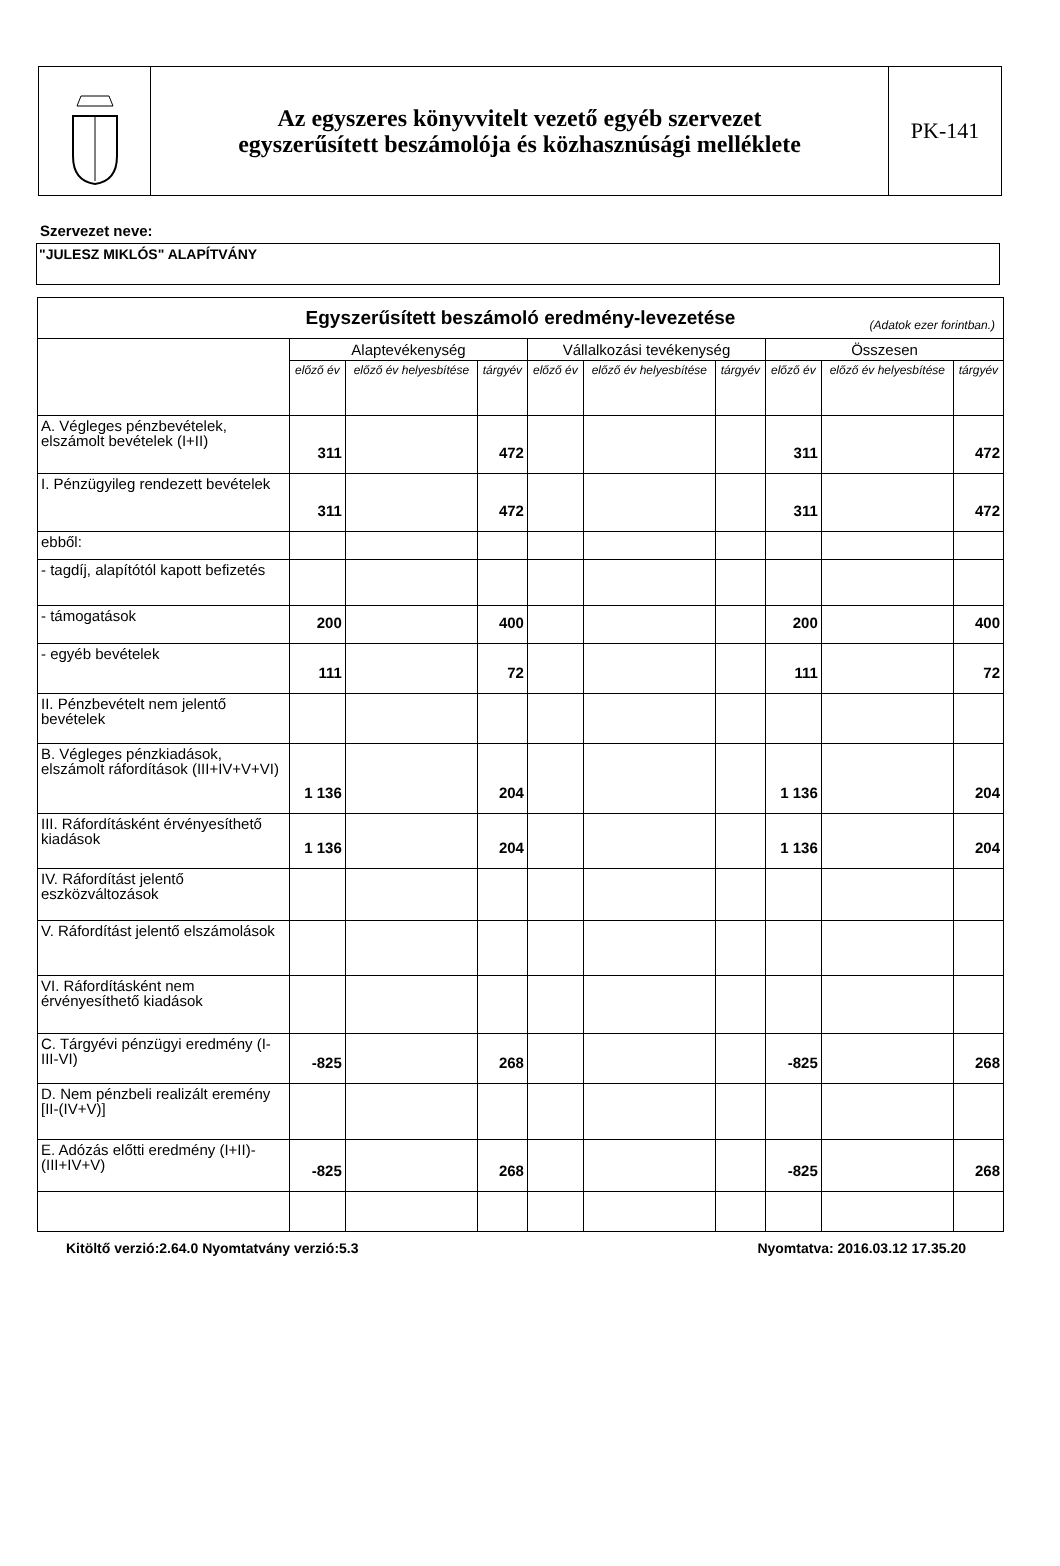Az egyszeres könyvvitelt vezető egyéb szervezet
egyszerűsített beszámolója és közhasznúsági melléklete
PK-141
Szervezet neve:
"JULESZ MIKLÓS" ALAPÍTVÁNY
| Egyszerűsített beszámoló eredmény-levezetése (Adatok ezer forintban.) | | | | | | | | | |
| | Alaptevékenység | | | Vállalkozási tevékenység | | | Összesen | | |
| | előző év | előző év helyesbítése | tárgyév | előző év | előző év helyesbítése | tárgyév | előző év | előző év helyesbítése | tárgyév |
| A. Végleges pénzbevételek, elszámolt bevételek (I+II) | 311 | | 472 | | | | 311 | | 472 |
| I. Pénzügyileg rendezett bevételek | 311 | | 472 | | | | 311 | | 472 |
| ebből: | | | | | | | | | |
| - tagdíj, alapítótól kapott befizetés | | | | | | | | | |
| - támogatások | 200 | | 400 | | | | 200 | | 400 |
| - egyéb bevételek | 111 | | 72 | | | | 111 | | 72 |
| II. Pénzbevételt nem jelentő bevételek | | | | | | | | | |
| B. Végleges pénzkiadások, elszámolt ráfordítások (III+IV+V+VI) | 1 136 | | 204 | | | | 1 136 | | 204 |
| III. Ráfordításként érvényesíthető kiadások | 1 136 | | 204 | | | | 1 136 | | 204 |
| IV. Ráfordítást jelentő eszközváltozások | | | | | | | | | |
| V. Ráfordítást jelentő elszámolások | | | | | | | | | |
| VI. Ráfordításként nem érvényesíthető kiadások | | | | | | | | | |
| C. Tárgyévi pénzügyi eredmény (I-III-VI) | -825 | | 268 | | | | -825 | | 268 |
| D. Nem pénzbeli realizált eremény [II-(IV+V)] | | | | | | | | | |
| E. Adózás előtti eredmény (I+II)-(III+IV+V) | -825 | | 268 | | | | -825 | | 268 |
Kitöltő verzió:2.64.0 Nyomtatvány verzió:5.3 Nyomtatva: 2016.03.12 17.35.20